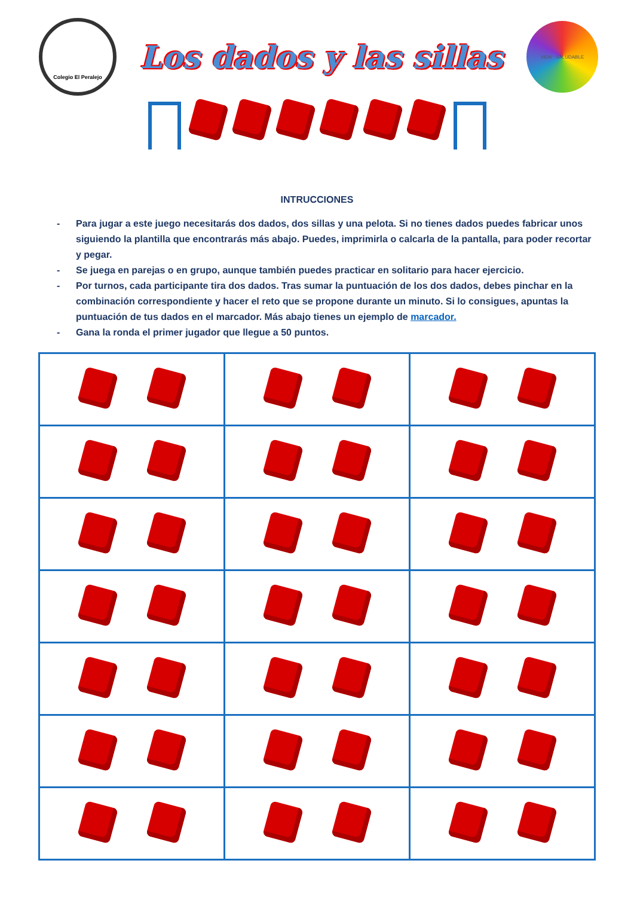Colegio El Peralejo
Los dados y las sillas
VIDA · SALUDABLE
INTRUCCIONES
- Para jugar a este juego necesitarás dos dados, dos sillas y una pelota. Si no tienes dados puedes fabricar unos siguiendo la plantilla que encontrarás más abajo. Puedes, imprimirla o calcarla de la pantalla, para poder recortar y pegar.
- Se juega en parejas o en grupo, aunque también puedes practicar en solitario para hacer ejercicio.
- Por turnos, cada participante tira dos dados. Tras sumar la puntuación de los dos dados, debes pinchar en la combinación correspondiente y hacer el reto que se propone durante un minuto. Si lo consigues, apuntas la puntuación de tus dados en el marcador. Más abajo tienes un ejemplo de marcador.
- Gana la ronda el primer jugador que llegue a 50 puntos.